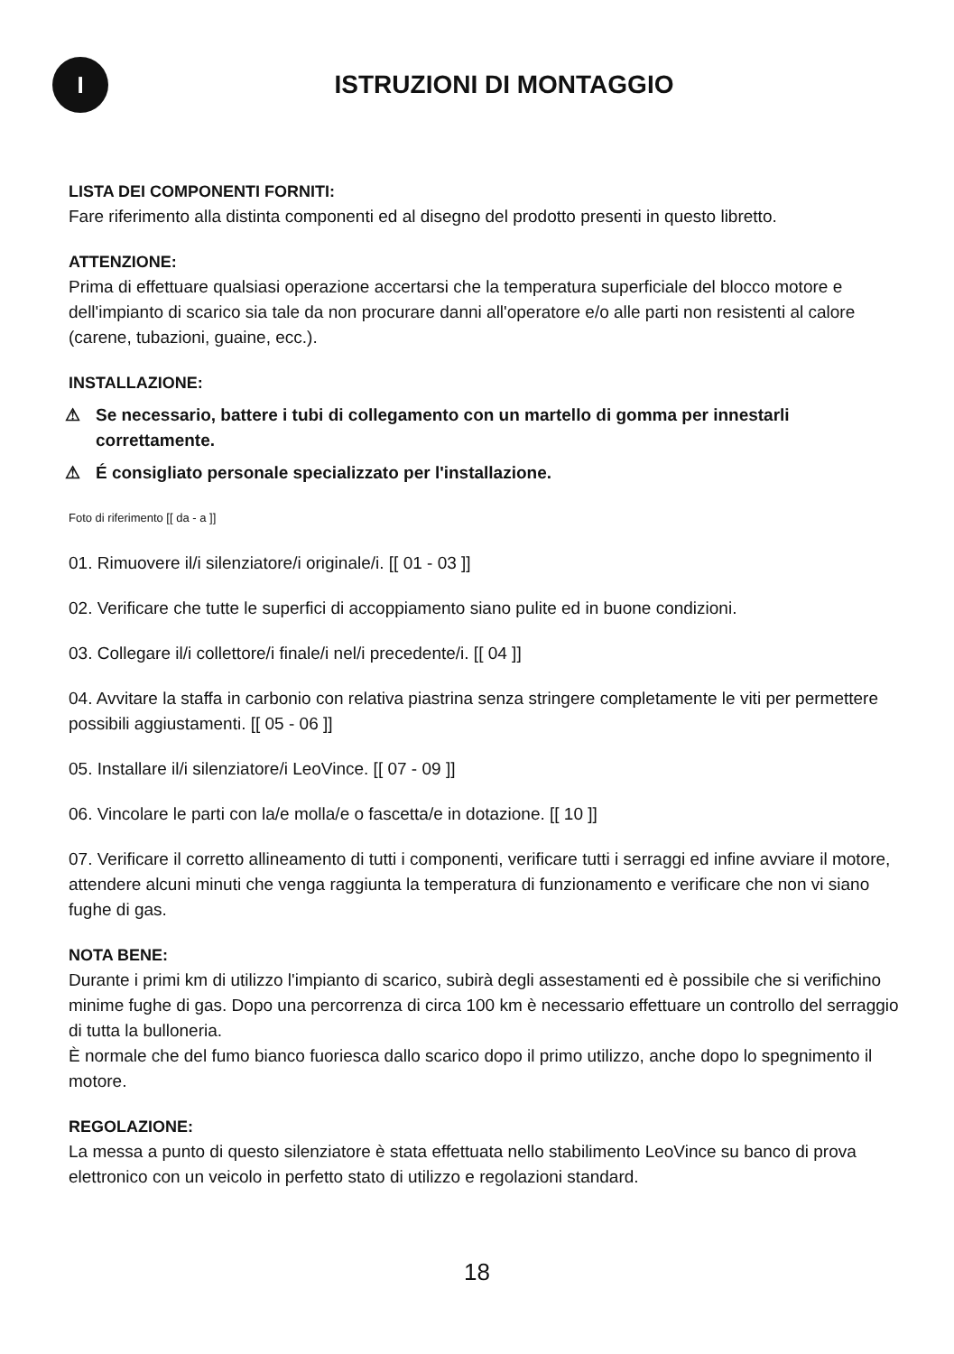I
ISTRUZIONI DI MONTAGGIO
LISTA DEI COMPONENTI FORNITI:
Fare riferimento alla distinta componenti ed al disegno del prodotto presenti in questo libretto.
ATTENZIONE:
Prima di effettuare qualsiasi operazione accertarsi che la temperatura superficiale del blocco motore e dell'impianto di scarico sia tale da non procurare danni all'operatore e/o alle parti non resistenti al calore (carene, tubazioni, guaine, ecc.).
INSTALLAZIONE:
⚠ Se necessario, battere i tubi di collegamento con un martello di gomma per innestarli correttamente.
⚠ É consigliato personale specializzato per l'installazione.
Foto di riferimento [[ da - a ]]
01. Rimuovere il/i silenziatore/i originale/i. [[ 01 - 03 ]]
02. Verificare che tutte le superfici di accoppiamento siano pulite ed in buone condizioni.
03. Collegare il/i collettore/i finale/i nel/i precedente/i. [[ 04 ]]
04. Avvitare la staffa in carbonio con relativa piastrina senza stringere completamente le viti per permettere possibili aggiustamenti. [[ 05 - 06 ]]
05. Installare il/i silenziatore/i LeoVince. [[ 07 - 09 ]]
06. Vincolare le parti con la/e molla/e o fascetta/e in dotazione. [[ 10 ]]
07. Verificare il corretto allineamento di tutti i componenti, verificare tutti i serraggi ed infine avviare il motore, attendere alcuni minuti che venga raggiunta la temperatura di funzionamento e verificare che non vi siano fughe di gas.
NOTA BENE:
Durante i primi km di utilizzo l'impianto di scarico, subirà degli assestamenti ed è possibile che si verifichino minime fughe di gas. Dopo una percorrenza di circa 100 km è necessario effettuare un controllo del serraggio di tutta la bulloneria.
È normale che del fumo bianco fuoriesca dallo scarico dopo il primo utilizzo, anche dopo lo spegnimento il motore.
REGOLAZIONE:
La messa a punto di questo silenziatore è stata effettuata nello stabilimento LeoVince su banco di prova elettronico con un veicolo in perfetto stato di utilizzo e regolazioni standard.
18